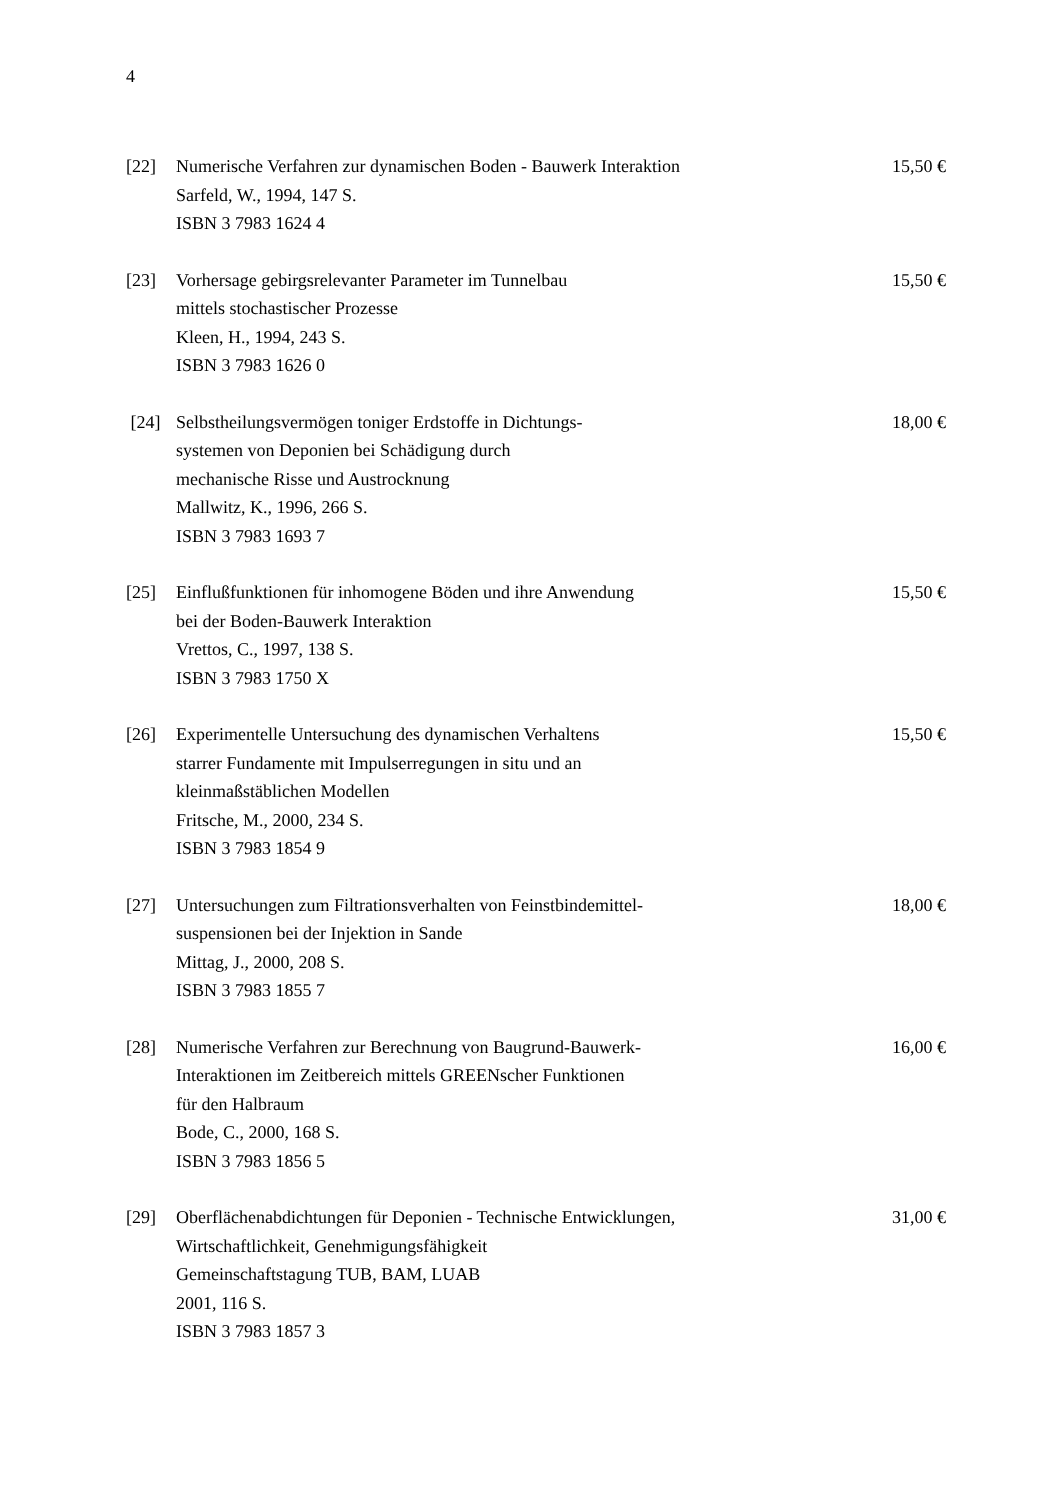4
[22] Numerische Verfahren zur dynamischen Boden - Bauwerk Interaktion
Sarfeld, W., 1994, 147 S.
ISBN 3 7983 1624 4
15,50 €
[23] Vorhersage gebirgsrelevanter Parameter im Tunnelbau
mittels stochastischer Prozesse
Kleen, H., 1994, 243 S.
ISBN 3 7983 1626 0
15,50 €
[24] Selbstheilungsvermögen toniger Erdstoffe in Dichtungs-
systemen von Deponien bei Schädigung durch
mechanische Risse und Austrocknung
Mallwitz, K., 1996, 266 S.
ISBN 3 7983 1693 7
18,00 €
[25] Einflußfunktionen für inhomogene Böden und ihre Anwendung
bei der Boden-Bauwerk Interaktion
Vrettos, C., 1997, 138 S.
ISBN 3 7983 1750 X
15,50 €
[26] Experimentelle Untersuchung des dynamischen Verhaltens
starrer Fundamente mit Impulserregungen in situ und an
kleinmaßstäblichen Modellen
Fritsche, M., 2000, 234 S.
ISBN 3 7983 1854 9
15,50 €
[27] Untersuchungen zum Filtrationsverhalten von Feinstbindemittel-
suspensionen bei der Injektion in Sande
Mittag, J., 2000, 208 S.
ISBN 3 7983 1855 7
18,00 €
[28] Numerische Verfahren zur Berechnung von Baugrund-Bauwerk-
Interaktionen im Zeitbereich mittels GREENscher Funktionen
für den Halbraum
Bode, C., 2000, 168 S.
ISBN 3 7983 1856 5
16,00 €
[29] Oberflächenabdichtungen für Deponien - Technische Entwicklungen,
Wirtschaftlichkeit, Genehmigungsfähigkeit
Gemeinschaftstagung TUB, BAM, LUAB
2001, 116 S.
ISBN 3 7983 1857 3
31,00 €